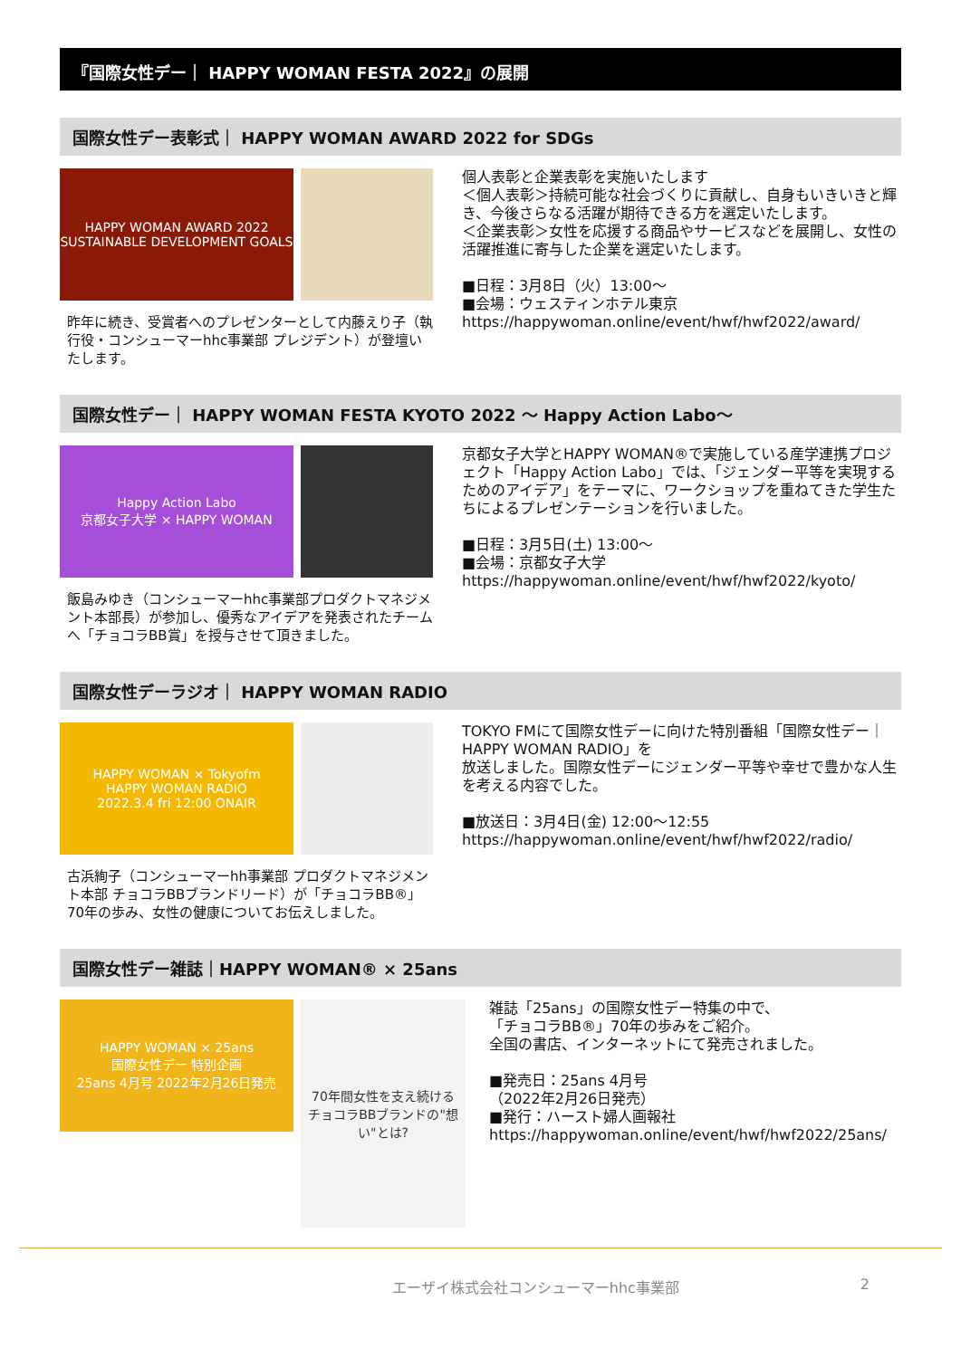『国際女性デー｜ HAPPY WOMAN FESTA 2022』の展開
国際女性デー表彰式｜ HAPPY WOMAN AWARD 2022 for SDGs
HAPPY WOMAN AWARD 2022
SUSTAINABLE DEVELOPMENT GOALS
昨年に続き、受賞者へのプレゼンターとして内藤えり子（執行役・コンシューマーhhc事業部 プレジデント）が登壇いたします。
個人表彰と企業表彰を実施いたします
＜個人表彰＞持続可能な社会づくりに貢献し、自身もいきいきと輝き、今後さらなる活躍が期待できる方を選定いたします。
＜企業表彰＞女性を応援する商品やサービスなどを展開し、女性の活躍推進に寄与した企業を選定いたします。
■日程：3月8日（火）13:00～
■会場：ウェスティンホテル東京
https://happywoman.online/event/hwf/hwf2022/award/
国際女性デー｜ HAPPY WOMAN FESTA KYOTO 2022 ～ Happy Action Labo～
Happy Action Labo
京都女子大学 × HAPPY WOMAN
飯島みゆき（コンシューマーhhc事業部プロダクトマネジメント本部長）が参加し、優秀なアイデアを発表されたチームへ「チョコラBB賞」を授与させて頂きました。
京都女子大学とHAPPY WOMAN®で実施している産学連携プロジェクト「Happy Action Labo」では、「ジェンダー平等を実現するためのアイデア」をテーマに、ワークショップを重ねてきた学生たちによるプレゼンテーションを行いました。
■日程：3月5日(土) 13:00～
■会場：京都女子大学
https://happywoman.online/event/hwf/hwf2022/kyoto/
国際女性デーラジオ｜ HAPPY WOMAN RADIO
HAPPY WOMAN × Tokyofm
HAPPY WOMAN RADIO
2022.3.4 fri 12:00 ONAIR
古浜絢子（コンシューマーhh事業部 プロダクトマネジメント本部 チョコラBBブランドリード）が「チョコラBB®」70年の歩み、女性の健康についてお伝えしました。
TOKYO FMにて国際女性デーに向けた特別番組「国際女性デー｜HAPPY WOMAN RADIO」を
放送しました。国際女性デーにジェンダー平等や幸せで豊かな人生を考える内容でした。
■放送日：3月4日(金) 12:00～12:55
https://happywoman.online/event/hwf/hwf2022/radio/
国際女性デー雑誌｜HAPPY WOMAN® × 25ans
HAPPY WOMAN × 25ans
国際女性デー 特別企画
25ans 4月号 2022年2月26日発売
70年間女性を支え続ける
チョコラBBブランドの"想い"とは?
雑誌「25ans」の国際女性デー特集の中で、
「チョコラBB®」70年の歩みをご紹介。
全国の書店、インターネットにて発売されました。
■発売日：25ans 4月号
（2022年2月26日発売）
■発行：ハースト婦人画報社
https://happywoman.online/event/hwf/hwf2022/25ans/
エーザイ株式会社コンシューマーhhc事業部 2